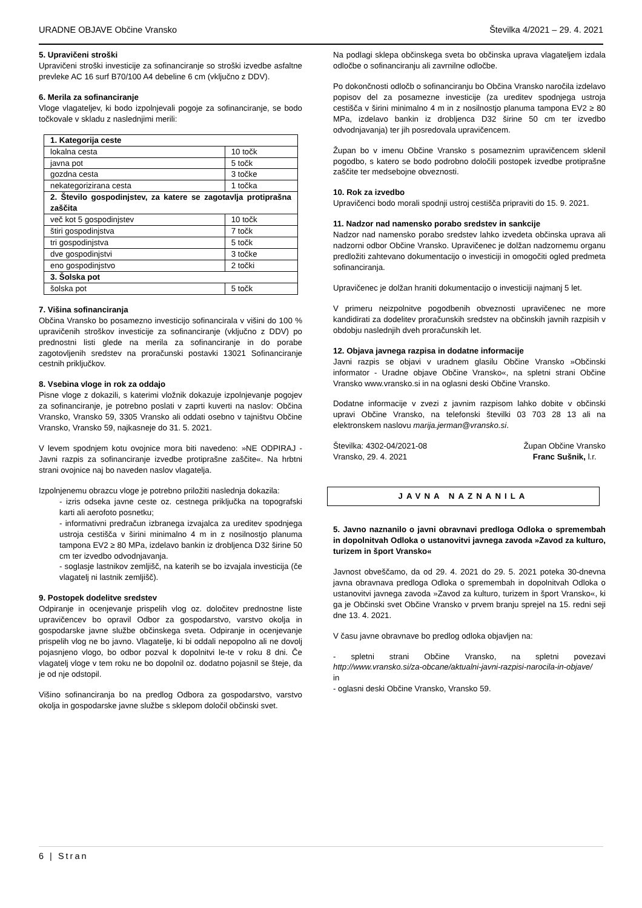URADNE OBJAVE Občine Vransko Številka 4/2021 – 29. 4. 2021
5. Upravičeni stroški
Upravičeni stroški investicije za sofinanciranje so stroški izvedbe asfaltne prevleke AC 16 surf B70/100 A4 debeline 6 cm (vključno z DDV).
6. Merila za sofinanciranje
Vloge vlagateljev, ki bodo izpolnjevali pogoje za sofinanciranje, se bodo točkovale v skladu z naslednjimi merili:
| 1. Kategorija ceste | |
| lokalna cesta | 10 točk |
| javna pot | 5 točk |
| gozdna cesta | 3 točke |
| nekategorizirana cesta | 1 točka |
| 2. Število gospodinjstev, za katere se zagotavlja protiprašna zaščita | |
| več kot 5 gospodinjstev | 10 točk |
| štiri gospodinjstva | 7 točk |
| tri gospodinjstva | 5 točk |
| dve gospodinjstvi | 3 točke |
| eno gospodinjstvo | 2 točki |
| 3. Šolska pot | |
| šolska pot | 5 točk |
7. Višina sofinanciranja
Občina Vransko bo posamezno investicijo sofinancirala v višini do 100 % upravičenih stroškov investicije za sofinanciranje (vključno z DDV) po prednostni listi glede na merila za sofinanciranje in do porabe zagotovljenih sredstev na proračunski postavki 13021 Sofinanciranje cestnih priključkov.
8. Vsebina vloge in rok za oddajo
Pisne vloge z dokazili, s katerimi vložnik dokazuje izpolnjevanje pogojev za sofinanciranje, je potrebno poslati v zaprti kuverti na naslov: Občina Vransko, Vransko 59, 3305 Vransko ali oddati osebno v tajništvu Občine Vransko, Vransko 59, najkasneje do 31. 5. 2021.
V levem spodnjem kotu ovojnice mora biti navedeno: »NE ODPIRAJ - Javni razpis za sofinanciranje izvedbe protiprašne zaščite«. Na hrbtni strani ovojnice naj bo naveden naslov vlagatelja.
Izpolnjenemu obrazcu vloge je potrebno priložiti naslednja dokazila:
- izris odseka javne ceste oz. cestnega priključka na topografski karti ali aerofoto posnetku;
- informativni predračun izbranega izvajalca za ureditev spodnjega ustroja cestišča v širini minimalno 4 m in z nosilnostjo planuma tampona EV2 ≥ 80 MPa, izdelavo bankin iz drobljenca D32 širine 50 cm ter izvedbo odvodnjavanja.
- soglasje lastnikov zemljišč, na katerih se bo izvajala investicija (če vlagatelj ni lastnik zemljišč).
9. Postopek dodelitve sredstev
Odpiranje in ocenjevanje prispelih vlog oz. določitev prednostne liste upravičencev bo opravil Odbor za gospodarstvo, varstvo okolja in gospodarske javne službe občinskega sveta. Odpiranje in ocenjevanje prispelih vlog ne bo javno. Vlagatelje, ki bi oddali nepopolno ali ne dovolj pojasnjeno vlogo, bo odbor pozval k dopolnitvi le-te v roku 8 dni. Če vlagatelj vloge v tem roku ne bo dopolnil oz. dodatno pojasnil se šteje, da je od nje odstopil.
Višino sofinanciranja bo na predlog Odbora za gospodarstvo, varstvo okolja in gospodarske javne službe s sklepom določil občinski svet.
Na podlagi sklepa občinskega sveta bo občinska uprava vlagateljem izdala odločbe o sofinanciranju ali zavrnilne odločbe.
Po dokončnosti odločb o sofinanciranju bo Občina Vransko naročila izdelavo popisov del za posamezne investicije (za ureditev spodnjega ustroja cestišča v širini minimalno 4 m in z nosilnostjo planuma tampona EV2 ≥ 80 MPa, izdelavo bankin iz drobljenca D32 širine 50 cm ter izvedbo odvodnjavanja) ter jih posredovala upravičencem.
Župan bo v imenu Občine Vransko s posameznim upravičencem sklenil pogodbo, s katero se bodo podrobno določili postopek izvedbe protiprašne zaščite ter medsebojne obveznosti.
10. Rok za izvedbo
Upravičenci bodo morali spodnji ustroj cestišča pripraviti do 15. 9. 2021.
11. Nadzor nad namensko porabo sredstev in sankcije
Nadzor nad namensko porabo sredstev lahko izvedeta občinska uprava ali nadzorni odbor Občine Vransko. Upravičenec je dolžan nadzornemu organu predložiti zahtevano dokumentacijo o investiciji in omogočiti ogled predmeta sofinanciranja.
Upravičenec je dolžan hraniti dokumentacijo o investiciji najmanj 5 let.
V primeru neizpolnitve pogodbenih obveznosti upravičenec ne more kandidirati za dodelitev proračunskih sredstev na občinskih javnih razpisih v obdobju naslednjih dveh proračunskih let.
12. Objava javnega razpisa in dodatne informacije
Javni razpis se objavi v uradnem glasilu Občine Vransko »Občinski informator - Uradne objave Občine Vransko«, na spletni strani Občine Vransko www.vransko.si in na oglasni deski Občine Vransko.
Dodatne informacije v zvezi z javnim razpisom lahko dobite v občinski upravi Občine Vransko, na telefonski številki 03 703 28 13 ali na elektronskem naslovu marija.jerman@vransko.si.
Številka: 4302-04/2021-08
Vransko, 29. 4. 2021
Župan Občine Vransko
Franc Sušnik, l.r.
JAVNA NAZNANILA
5. Javno naznanilo o javni obravnavi predloga Odloka o spremembah in dopolnitvah Odloka o ustanovitvi javnega zavoda »Zavod za kulturo, turizem in šport Vransko«
Javnost obveščamo, da od 29. 4. 2021 do 29. 5. 2021 poteka 30-dnevna javna obravnava predloga Odloka o spremembah in dopolnitvah Odloka o ustanovitvi javnega zavoda »Zavod za kulturo, turizem in šport Vransko«, ki ga je Občinski svet Občine Vransko v prvem branju sprejel na 15. redni seji dne 13. 4. 2021.
V času javne obravnave bo predlog odloka objavljen na:
- spletni strani Občine Vransko, na spletni povezavi http://www.vransko.si/za-obcane/aktualni-javni-razpisi-narocila-in-objave/
in
- oglasni deski Občine Vransko, Vransko 59.
6 | Stran